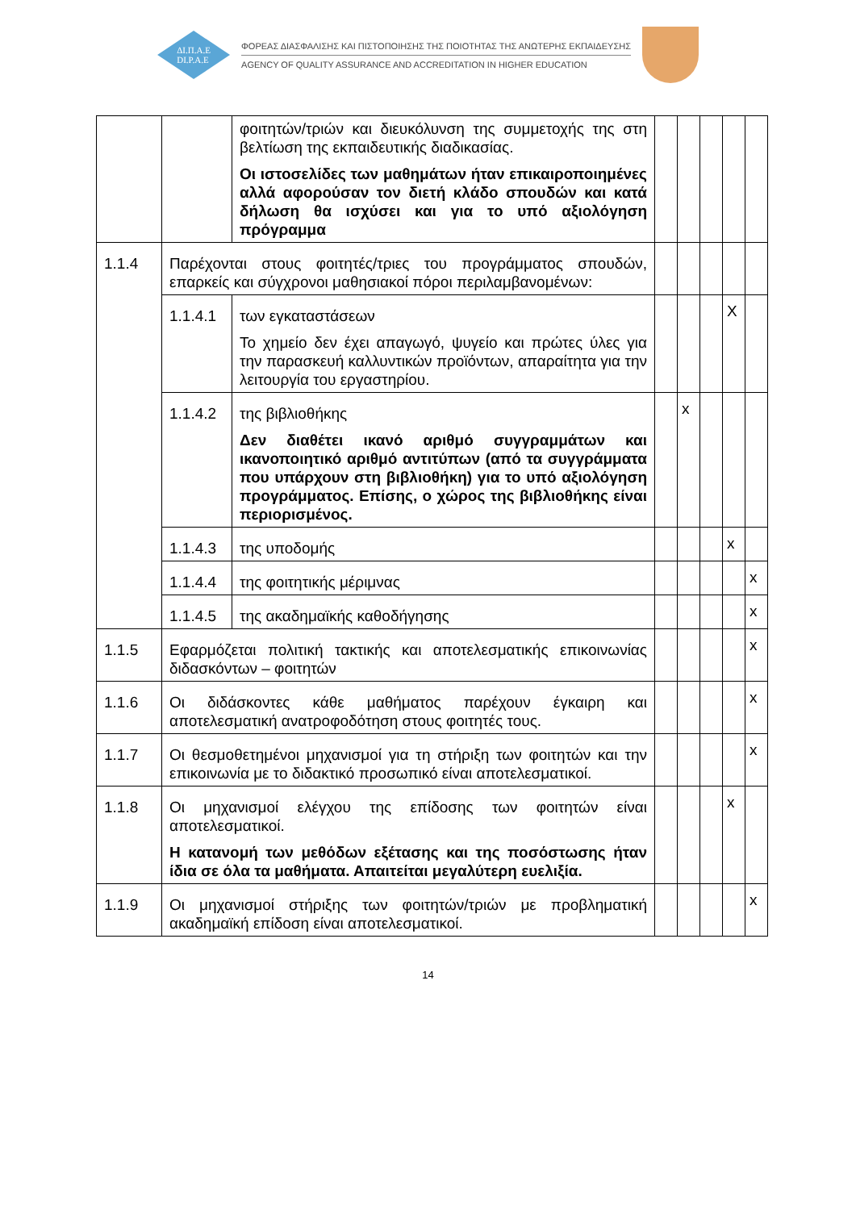ΔΙ.Π.Α.Ε
DI.P.A.E
ΦΟΡΕΑΣ ΔΙΑΣΦΑΛΙΣΗΣ ΚΑΙ ΠΙΣΤΟΠΟΙΗΣΗΣ ΤΗΣ ΠΟΙΟΤΗΤΑΣ ΤΗΣ ΑΝΩΤΕΡΗΣ ΕΚΠΑΙΔΕΥΣΗΣ
AGENCY OF QUALITY ASSURANCE AND ACCREDITATION IN HIGHER EDUCATION
| | | φοιτητών/τριών και διευκόλυνση της συμμετοχής της στη βελτίωση της εκπαιδευτικής διαδικασίας. Οι ιστοσελίδες των μαθημάτων ήταν επικαιροποιημένες αλλά αφορούσαν τον διετή κλάδο σπουδών και κατά δήλωση θα ισχύσει και για το υπό αξιολόγηση πρόγραμμα | | | | | |
| 1.1.4 | Παρέχονται στους φοιτητές/τριες του προγράμματος σπουδών, επαρκείς και σύγχρονοι μαθησιακοί πόροι περιλαμβανομένων: | | | | | | |
| | 1.1.4.1 | των εγκαταστάσεων Το χημείο δεν έχει απαγωγό, ψυγείο και πρώτες ύλες για την παρασκευή καλλυντικών προϊόντων, απαραίτητα για την λειτουργία του εργαστηρίου. | | | | X | |
| | 1.1.4.2 | της βιβλιοθήκης Δεν διαθέτει ικανό αριθμό συγγραμμάτων και ικανοποιητικό αριθμό αντιτύπων (από τα συγγράμματα που υπάρχουν στη βιβλιοθήκη) για το υπό αξιολόγηση προγράμματος. Επίσης, ο χώρος της βιβλιοθήκης είναι περιορισμένος. | | x | | | |
| | 1.1.4.3 | της υποδομής | | | | x | |
| | 1.1.4.4 | της φοιτητικής μέριμνας | | | | | x |
| | 1.1.4.5 | της ακαδημαϊκής καθοδήγησης | | | | | x |
| 1.1.5 | Εφαρμόζεται πολιτική τακτικής και αποτελεσματικής επικοινωνίας διδασκόντων – φοιτητών | | | | | | x |
| 1.1.6 | Οι διδάσκοντες κάθε μαθήματος παρέχουν έγκαιρη και αποτελεσματική ανατροφοδότηση στους φοιτητές τους. | | | | | | x |
| 1.1.7 | Οι θεσμοθετημένοι μηχανισμοί για τη στήριξη των φοιτητών και την επικοινωνία με το διδακτικό προσωπικό είναι αποτελεσματικοί. | | | | | | x |
| 1.1.8 | Οι μηχανισμοί ελέγχου της επίδοσης των φοιτητών είναι αποτελεσματικοί. Η κατανομή των μεθόδων εξέτασης και της ποσόστωσης ήταν ίδια σε όλα τα μαθήματα. Απαιτείται μεγαλύτερη ευελιξία. | | | | | x | |
| 1.1.9 | Οι μηχανισμοί στήριξης των φοιτητών/τριών με προβληματική ακαδημαϊκή επίδοση είναι αποτελεσματικοί. | | | | | | x |
14